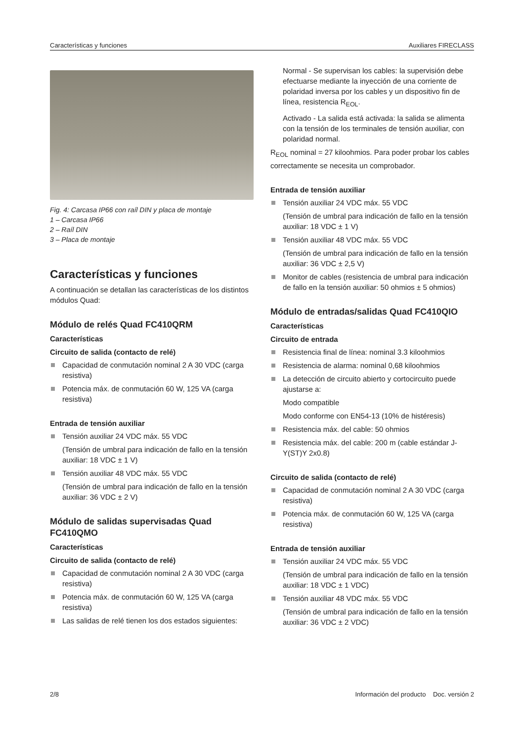Características y funciones Auxiliares FIRECLASS
Fig. 4: Carcasa IP66 con raíl DIN y placa de montaje
1 – Carcasa IP66
2 – Raíl DIN
3 – Placa de montaje
Características y funciones
A continuación se detallan las características de los distintos módulos Quad:
Módulo de relés Quad FC410QRM
Características
Circuito de salida (contacto de relé)
Capacidad de conmutación nominal 2 A 30 VDC (carga resistiva)
Potencia máx. de conmutación 60 W, 125 VA (carga resistiva)
Entrada de tensión auxiliar
Tensión auxiliar 24 VDC máx. 55 VDC
(Tensión de umbral para indicación de fallo en la tensión auxiliar: 18 VDC ± 1 V)
Tensión auxiliar 48 VDC máx. 55 VDC
(Tensión de umbral para indicación de fallo en la tensión auxiliar: 36 VDC ± 2 V)
Módulo de salidas supervisadas Quad FC410QMO
Características
Circuito de salida (contacto de relé)
Capacidad de conmutación nominal 2 A 30 VDC (carga resistiva)
Potencia máx. de conmutación 60 W, 125 VA (carga resistiva)
Las salidas de relé tienen los dos estados siguientes:
Normal - Se supervisan los cables: la supervisión debe efectuarse mediante la inyección de una corriente de polaridad inversa por los cables y un dispositivo fin de línea, resistencia R<sub>EOL</sub>.
Activado - La salida está activada: la salida se alimenta con la tensión de los terminales de tensión auxiliar, con polaridad normal.
R<sub>EOL</sub> nominal = 27 kiloohmios. Para poder probar los cables correctamente se necesita un comprobador.
Entrada de tensión auxiliar
Tensión auxiliar 24 VDC máx. 55 VDC
(Tensión de umbral para indicación de fallo en la tensión auxiliar: 18 VDC ± 1 V)
Tensión auxiliar 48 VDC máx. 55 VDC
(Tensión de umbral para indicación de fallo en la tensión auxiliar: 36 VDC ± 2,5 V)
Monitor de cables (resistencia de umbral para indicación de fallo en la tensión auxiliar: 50 ohmios ± 5 ohmios)
Módulo de entradas/salidas Quad FC410QIO
Características
Circuito de entrada
Resistencia final de línea: nominal 3.3 kiloohmios
Resistencia de alarma: nominal 0,68 kiloohmios
La detección de circuito abierto y cortocircuito puede ajustarse a:
Modo compatible
Modo conforme con EN54-13 (10% de histéresis)
Resistencia máx. del cable: 50 ohmios
Resistencia máx. del cable: 200 m (cable estándar J-Y(ST)Y 2x0.8)
Circuito de salida (contacto de relé)
Capacidad de conmutación nominal 2 A 30 VDC (carga resistiva)
Potencia máx. de conmutación 60 W, 125 VA (carga resistiva)
Entrada de tensión auxiliar
Tensión auxiliar 24 VDC máx. 55 VDC
(Tensión de umbral para indicación de fallo en la tensión auxiliar: 18 VDC ± 1 VDC)
Tensión auxiliar 48 VDC máx. 55 VDC
(Tensión de umbral para indicación de fallo en la tensión auxiliar: 36 VDC ± 2 VDC)
2/8 Información del producto Doc. versión 2